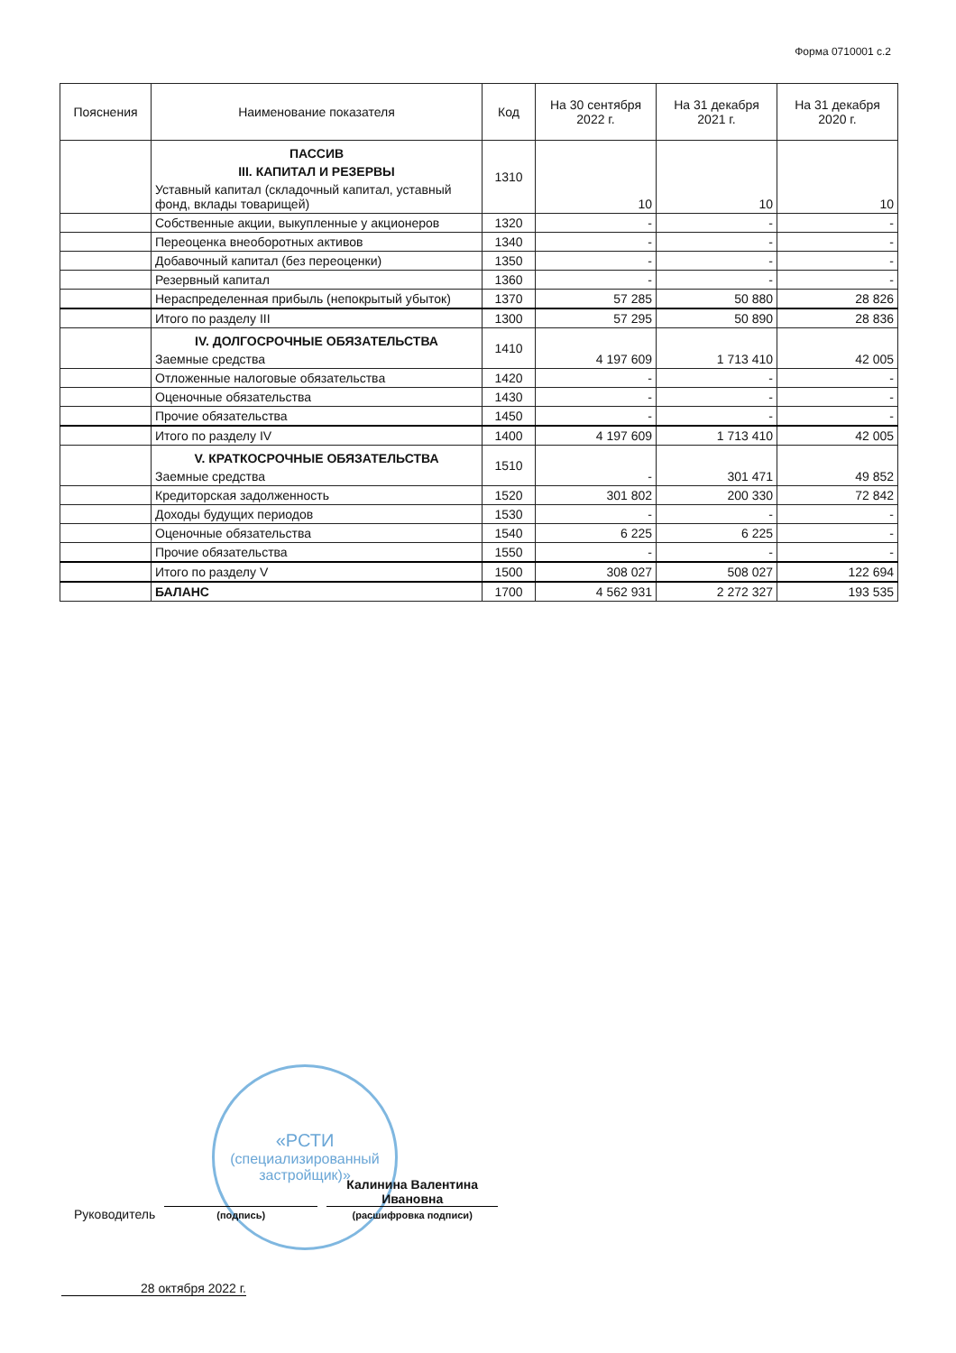Форма 0710001 с.2
| Пояснения | Наименование показателя | Код | На 30 сентября 2022 г. | На 31 декабря 2021 г. | На 31 декабря 2020 г. |
| --- | --- | --- | --- | --- | --- |
| | ПАССИВ III. КАПИТАЛ И РЕЗЕРВЫ Уставный капитал (складочный капитал, уставный фонд, вклады товарищей) | 1310 | 10 | 10 | 10 |
| | Собственные акции, выкупленные у акционеров | 1320 | - | - | - |
| | Переоценка внеоборотных активов | 1340 | - | - | - |
| | Добавочный капитал (без переоценки) | 1350 | - | - | - |
| | Резервный капитал | 1360 | - | - | - |
| | Нераспределенная прибыль (непокрытый убыток) | 1370 | 57 285 | 50 880 | 28 826 |
| | Итого по разделу III | 1300 | 57 295 | 50 890 | 28 836 |
| | IV. ДОЛГОСРОЧНЫЕ ОБЯЗАТЕЛЬСТВА Заемные средства | 1410 | 4 197 609 | 1 713 410 | 42 005 |
| | Отложенные налоговые обязательства | 1420 | - | - | - |
| | Оценочные обязательства | 1430 | - | - | - |
| | Прочие обязательства | 1450 | - | - | - |
| | Итого по разделу IV | 1400 | 4 197 609 | 1 713 410 | 42 005 |
| | V. КРАТКОСРОЧНЫЕ ОБЯЗАТЕЛЬСТВА Заемные средства | 1510 | - | 301 471 | 49 852 |
| | Кредиторская задолженность | 1520 | 301 802 | 200 330 | 72 842 |
| | Доходы будущих периодов | 1530 | - | - | - |
| | Оценочные обязательства | 1540 | 6 225 | 6 225 | - |
| | Прочие обязательства | 1550 | - | - | - |
| | Итого по разделу V | 1500 | 308 027 | 508 027 | 122 694 |
| | БАЛАНС | 1700 | 4 562 931 | 2 272 327 | 193 535 |
«РСТИ
(специализированный застройщик)»
Руководитель
(подпись) Калинина Валентина Ивановна
(расшифровка подписи)
28 октября 2022 г.